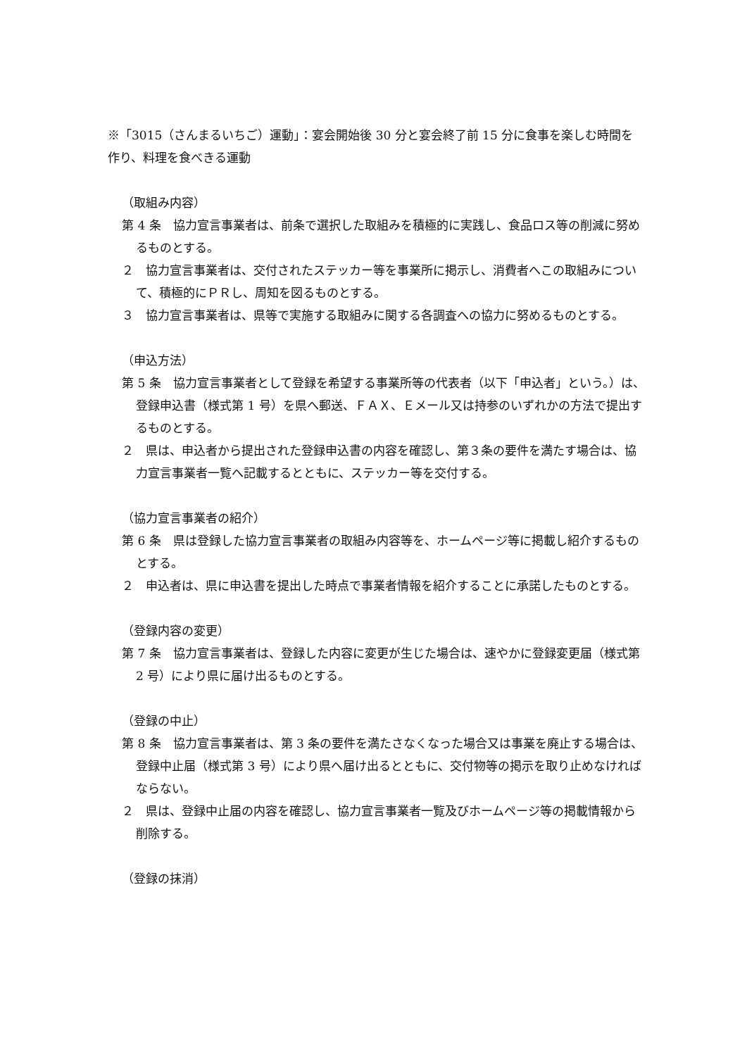※「3015（さんまるいちご）運動」：宴会開始後 30 分と宴会終了前 15 分に食事を楽しむ時間を作り、料理を食べきる運動
（取組み内容）
第 4 条　協力宣言事業者は、前条で選択した取組みを積極的に実践し、食品ロス等の削減に努めるものとする。
２　協力宣言事業者は、交付されたステッカー等を事業所に掲示し、消費者へこの取組みについて、積極的にＰＲし、周知を図るものとする。
３　協力宣言事業者は、県等で実施する取組みに関する各調査への協力に努めるものとする。
（申込方法）
第 5 条　協力宣言事業者として登録を希望する事業所等の代表者（以下「申込者」という。）は、登録申込書（様式第 1 号）を県へ郵送、ＦＡＸ、Ｅメール又は持参のいずれかの方法で提出するものとする。
２　県は、申込者から提出された登録申込書の内容を確認し、第３条の要件を満たす場合は、協力宣言事業者一覧へ記載するとともに、ステッカー等を交付する。
（協力宣言事業者の紹介）
第 6 条　県は登録した協力宣言事業者の取組み内容等を、ホームページ等に掲載し紹介するものとする。
２　申込者は、県に申込書を提出した時点で事業者情報を紹介することに承諾したものとする。
（登録内容の変更）
第 7 条　協力宣言事業者は、登録した内容に変更が生じた場合は、速やかに登録変更届（様式第 2 号）により県に届け出るものとする。
（登録の中止）
第 8 条　協力宣言事業者は、第 3 条の要件を満たさなくなった場合又は事業を廃止する場合は、登録中止届（様式第 3 号）により県へ届け出るとともに、交付物等の掲示を取り止めなければならない。
２　県は、登録中止届の内容を確認し、協力宣言事業者一覧及びホームページ等の掲載情報から削除する。
（登録の抹消）